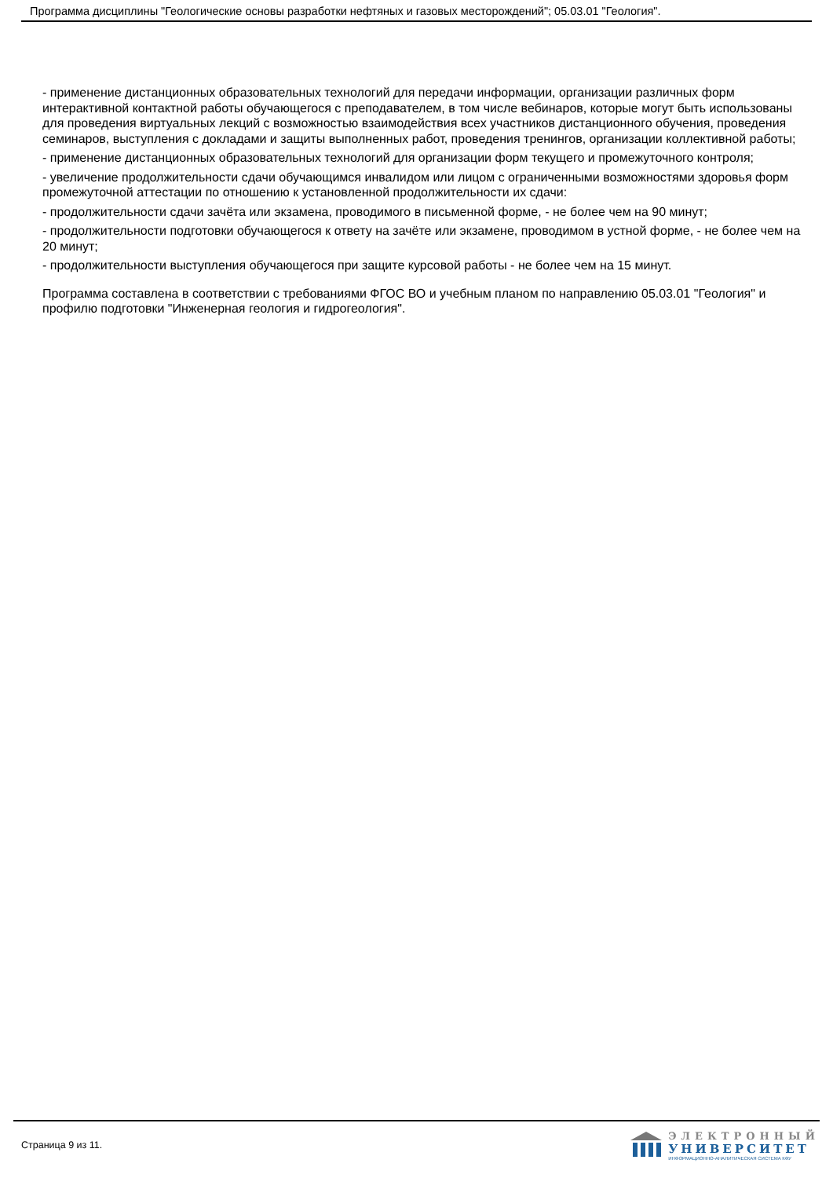Программа дисциплины "Геологические основы разработки нефтяных и газовых месторождений"; 05.03.01 "Геология".
- применение дистанционных образовательных технологий для передачи информации, организации различных форм интерактивной контактной работы обучающегося с преподавателем, в том числе вебинаров, которые могут быть использованы для проведения виртуальных лекций с возможностью взаимодействия всех участников дистанционного обучения, проведения семинаров, выступления с докладами и защиты выполненных работ, проведения тренингов, организации коллективной работы;
- применение дистанционных образовательных технологий для организации форм текущего и промежуточного контроля;
- увеличение продолжительности сдачи обучающимся инвалидом или лицом с ограниченными возможностями здоровья форм промежуточной аттестации по отношению к установленной продолжительности их сдачи:
- продолжительности сдачи зачёта или экзамена, проводимого в письменной форме, - не более чем на 90 минут;
- продолжительности подготовки обучающегося к ответу на зачёте или экзамене, проводимом в устной форме, - не более чем на 20 минут;
- продолжительности выступления обучающегося при защите курсовой работы - не более чем на 15 минут.
Программа составлена в соответствии с требованиями ФГОС ВО и учебным планом по направлению 05.03.01 "Геология" и профилю подготовки "Инженерная геология и гидрогеология".
Страница 9 из 11.
ЭЛЕКТРОННЫЙ
УНИВЕРСИТЕТ
ИНФОРМАЦИОННО-АНАЛИТИЧЕСКАЯ СИСТЕМА КФУ